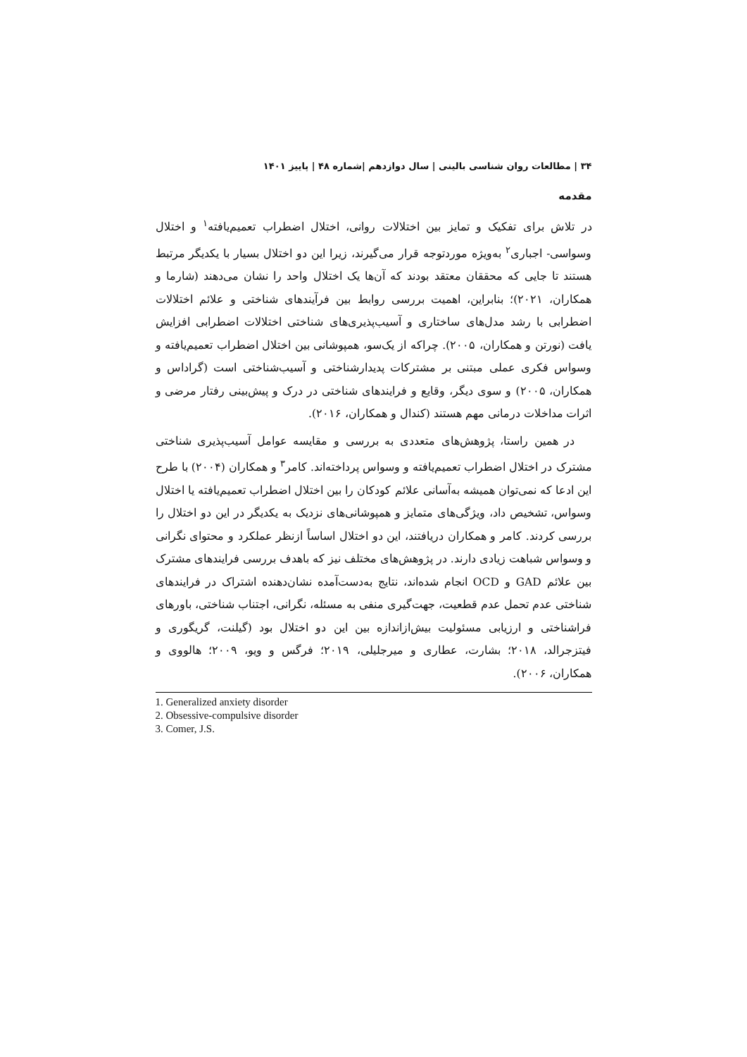۳۴ | مطالعات روان شناسی بالینی | سال دوازدهم |شماره ۴۸ | پاییز ۱۴۰۱
مقدمه
در تلاش برای تفکیک و تمایز بین اختلالات روانی، اختلال اضطراب تعمیم‌یافته<sup>۱</sup> و اختلال وسواسی- اجباری<sup>۲</sup> به‌ویژه موردتوجه قرار می‌گیرند، زیرا این دو اختلال بسیار با یکدیگر مرتبط هستند تا جایی که محققان معتقد بودند که آن‌ها یک اختلال واحد را نشان می‌دهند (شارما و همکاران، ۲۰۲۱)؛ بنابراین، اهمیت بررسی روابط بین فرآیندهای شناختی و علائم اختلالات اضطرابی با رشد مدل‌های ساختاری و آسیب‌پذیری‌های شناختی اختلالات اضطرابی افزایش یافت (نورتن و همکاران، ۲۰۰۵). چراکه از یک‌سو، همپوشانی بین اختلال اضطراب تعمیم‌یافته و وسواس فکری عملی مبتنی بر مشترکات پدیدارشناختی و آسیب‌شناختی است (گراداس و همکاران، ۲۰۰۵) و سوی دیگر، وقایع و فرایندهای شناختی در درک و پیش‌بینی رفتار مرضی و اثرات مداخلات درمانی مهم هستند (کندال و همکاران، ۲۰۱۶).
در همین راستا، پژوهش‌های متعددی به بررسی و مقایسه عوامل آسیب‌پذیری شناختی مشترک در اختلال اضطراب تعمیم‌یافته و وسواس پرداخته‌اند. کامر<sup>۳</sup> و همکاران (۲۰۰۴) با طرح این ادعا که نمی‌توان همیشه به‌آسانی علائم کودکان را بین اختلال اضطراب تعمیم‌یافته یا اختلال وسواس، تشخیص داد، ویژگی‌های متمایز و همپوشانی‌های نزدیک به یکدیگر در این دو اختلال را بررسی کردند. کامر و همکاران دریافتند، این دو اختلال اساساً ازنظر عملکرد و محتوای نگرانی و وسواس شباهت زیادی دارند. در پژوهش‌های مختلف نیز که باهدف بررسی فرایندهای مشترک بین علائم GAD و OCD انجام شده‌اند، نتایج به‌دست‌آمده نشان‌دهنده اشتراک در فرایندهای شناختی عدم تحمل عدم قطعیت، جهت‌گیری منفی به مسئله، نگرانی، اجتناب شناختی، باورهای فراشناختی و ارزیابی مسئولیت بیش‌ازاندازه بین این دو اختلال بود (گیلنت، گریگوری و فیتزجرالد، ۲۰۱۸؛ بشارت، عطاری و میرجلیلی، ۲۰۱۹؛ فرگس و ویو، ۲۰۰۹؛ هالووی و همکاران، ۲۰۰۶).
1. Generalized anxiety disorder
2. Obsessive-compulsive disorder
3. Comer, J.S.